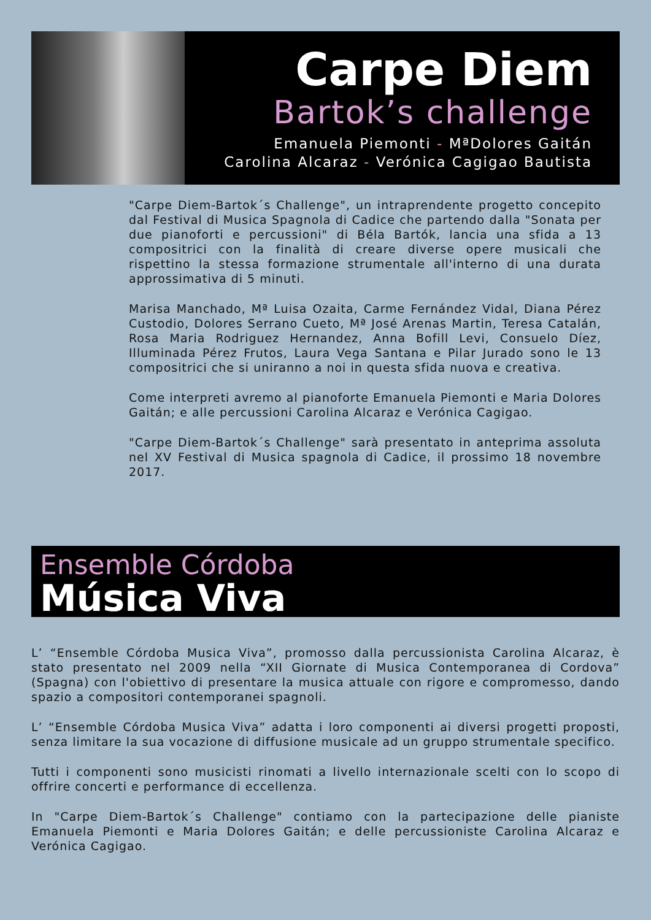Carpe Diem
Bartok’s challenge
Emanuela Piemonti - MªDolores Gaitán
Carolina Alcaraz - Verónica Cagigao Bautista
"Carpe Diem-Bartok´s Challenge", un intraprendente progetto concepito dal Festival di Musica Spagnola di Cadice che partendo dalla "Sonata per due pianoforti e percussioni" di Béla Bartók, lancia una sfida a 13 compositrici con la finalità di creare diverse opere musicali che rispettino la stessa formazione strumentale all'interno di una durata approssimativa di 5 minuti.
Marisa Manchado, Mª Luisa Ozaita, Carme Fernández Vidal, Diana Pérez Custodio, Dolores Serrano Cueto, Mª José Arenas Martin, Teresa Catalán, Rosa Maria Rodriguez Hernandez, Anna Bofill Levi, Consuelo Díez, Illuminada Pérez Frutos, Laura Vega Santana e Pilar Jurado sono le 13 compositrici che si uniranno a noi in questa sfida nuova e creativa.
Come interpreti avremo al pianoforte Emanuela Piemonti e Maria Dolores Gaitán; e alle percussioni Carolina Alcaraz e Verónica Cagigao.
"Carpe Diem-Bartok´s Challenge" sarà presentato in anteprima assoluta nel XV Festival di Musica spagnola di Cadice, il prossimo 18 novembre 2017.
Ensemble Córdoba
Música Viva
L’ “Ensemble Córdoba Musica Viva”, promosso dalla percussionista Carolina Alcaraz, è stato presentato nel 2009 nella “XII Giornate di Musica Contemporanea di Cordova” (Spagna) con l'obiettivo di presentare la musica attuale con rigore e compromesso, dando spazio a compositori contemporanei spagnoli.
L’ “Ensemble Córdoba Musica Viva” adatta i loro componenti ai diversi progetti proposti, senza limitare la sua vocazione di diffusione musicale ad un gruppo strumentale specifico.
Tutti i componenti sono musicisti rinomati a livello internazionale scelti con lo scopo di offrire concerti e performance di eccellenza.
In "Carpe Diem-Bartok´s Challenge" contiamo con la partecipazione delle pianiste Emanuela Piemonti e Maria Dolores Gaitán; e delle percussioniste Carolina Alcaraz e Verónica Cagigao.